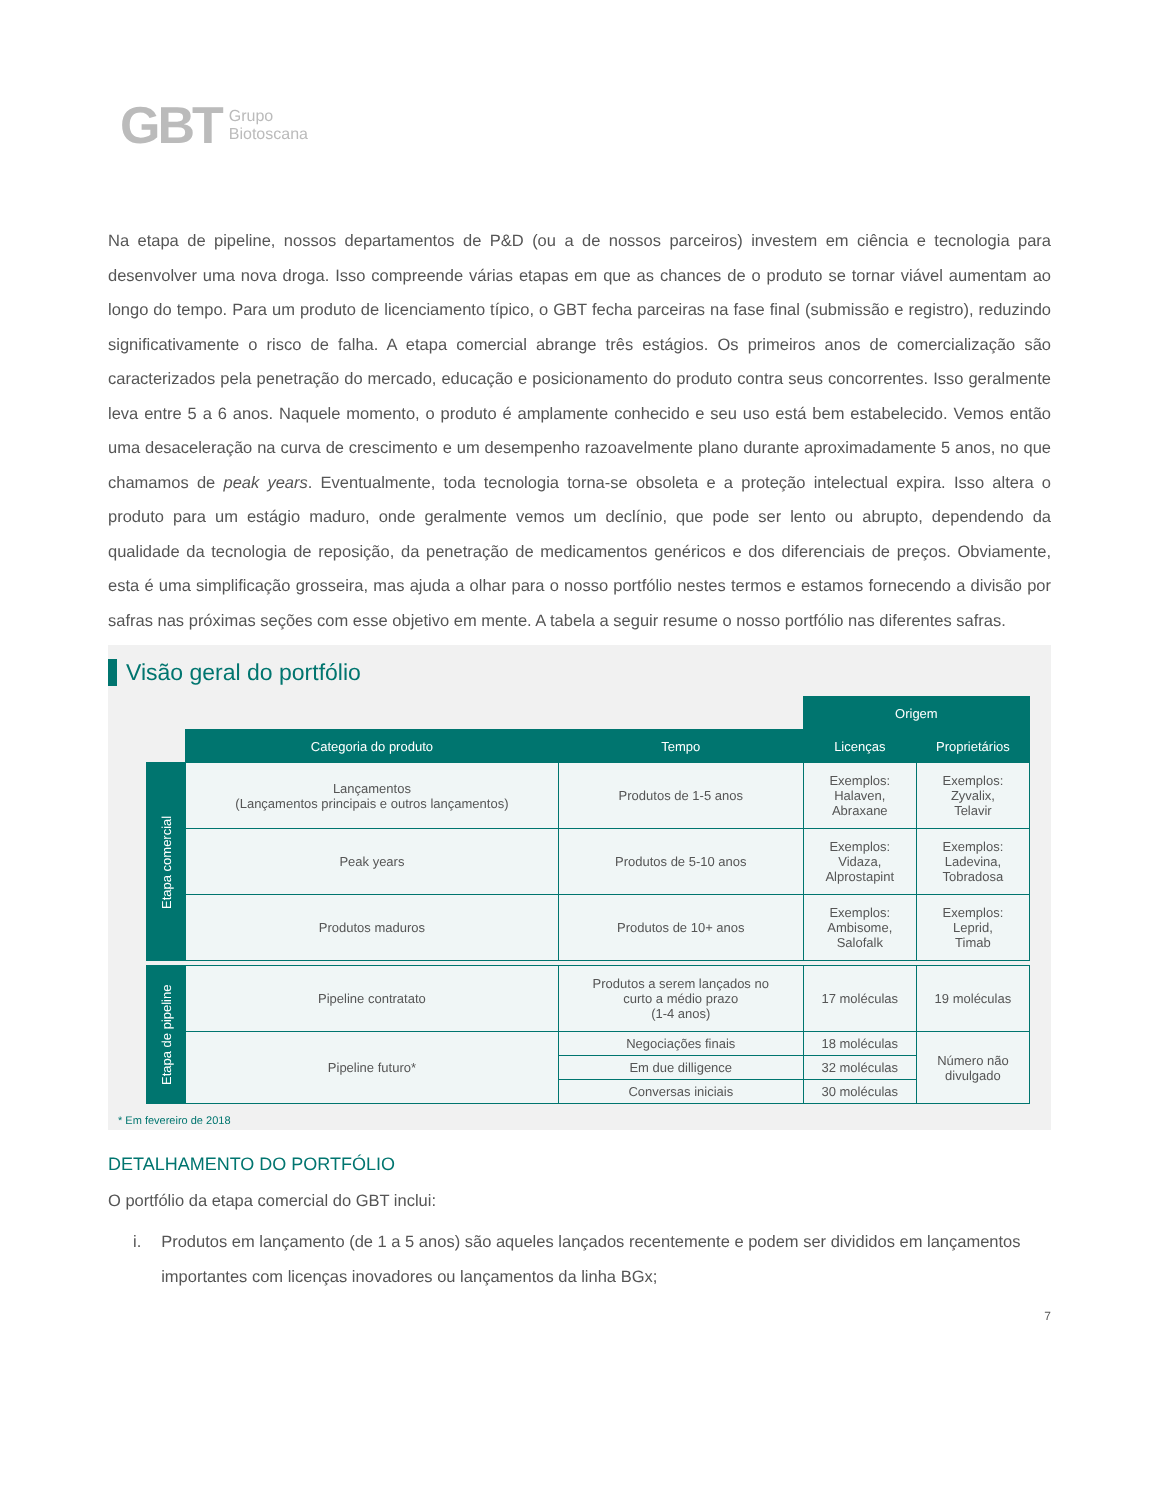GBT Grupo
Biotoscana
Na etapa de pipeline, nossos departamentos de P&D (ou a de nossos parceiros) investem em ciência e tecnologia para desenvolver uma nova droga. Isso compreende várias etapas em que as chances de o produto se tornar viável aumentam ao longo do tempo. Para um produto de licenciamento típico, o GBT fecha parceiras na fase final (submissão e registro), reduzindo significativamente o risco de falha. A etapa comercial abrange três estágios. Os primeiros anos de comercialização são caracterizados pela penetração do mercado, educação e posicionamento do produto contra seus concorrentes. Isso geralmente leva entre 5 a 6 anos. Naquele momento, o produto é amplamente conhecido e seu uso está bem estabelecido. Vemos então uma desaceleração na curva de crescimento e um desempenho razoavelmente plano durante aproximadamente 5 anos, no que chamamos de peak years. Eventualmente, toda tecnologia torna-se obsoleta e a proteção intelectual expira. Isso altera o produto para um estágio maduro, onde geralmente vemos um declínio, que pode ser lento ou abrupto, dependendo da qualidade da tecnologia de reposição, da penetração de medicamentos genéricos e dos diferenciais de preços. Obviamente, esta é uma simplificação grosseira, mas ajuda a olhar para o nosso portfólio nestes termos e estamos fornecendo a divisão por safras nas próximas seções com esse objetivo em mente. A tabela a seguir resume o nosso portfólio nas diferentes safras.
Visão geral do portfólio
| | | | Origem | |
| | Categoria do produto | Tempo | Licenças | Proprietários |
| Etapa comercial | Lançamentos (Lançamentos principais e outros lançamentos) | Produtos de 1-5 anos | Exemplos: Halaven, Abraxane | Exemplos: Zyvalix, Telavir |
| | Peak years | Produtos de 5-10 anos | Exemplos: Vidaza, Alprostapint | Exemplos: Ladevina, Tobradosa |
| | Produtos maduros | Produtos de 10+ anos | Exemplos: Ambisome, Salofalk | Exemplos: Leprid, Timab |
| Etapa de pipeline | Pipeline contratato | Produtos a serem lançados no curto a médio prazo (1-4 anos) | 17 moléculas | 19 moléculas |
| | Pipeline futuro* | Negociações finais | 18 moléculas | Número não divulgado |
| | | Em due dilligence | 32 moléculas | |
| | | Conversas iniciais | 30 moléculas | |
* Em fevereiro de 2018
DETALHAMENTO DO PORTFÓLIO
O portfólio da etapa comercial do GBT inclui:
i. Produtos em lançamento (de 1 a 5 anos) são aqueles lançados recentemente e podem ser divididos em lançamentos importantes com licenças inovadores ou lançamentos da linha BGx;
7